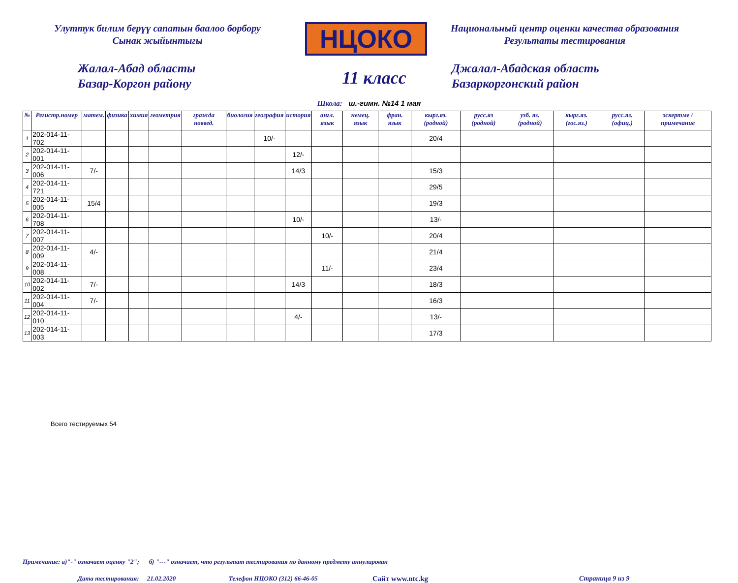Улуттук билим берүү сапатын баалоо борбору
Сынак жыйынтыгы
НЦОКО
Национальный центр оценки качества образования
Результаты тестирования
Жалал-Абад областы
Базар-Коргон району
11 класс
Джалал-Абадская область
Базаркоргонский район
Школа: ш.-гимн. №14 1 мая
| № | Регистр.номер | матем. | физика | химия | геометрия | гражда новвед. | биология | география | история | англ. язык | немец. язык | фран. язык | кырг.яз. (родной) | русс.яз (родной) | узб. яз. (родной) | кырг.яз. (гос.яз.) | русс.яз. (офиц.) | эскертме / примечание |
| --- | --- | --- | --- | --- | --- | --- | --- | --- | --- | --- | --- | --- | --- | --- | --- | --- | --- | --- |
| 1 | 202-014-11-702 | | | | | | | 10/- | | | | | 20/4 | | | | | |
| 2 | 202-014-11-001 | | | | | | | | 12/- | | | | | | | | | |
| 3 | 202-014-11-006 | 7/- | | | | | | | 14/3 | | | | 15/3 | | | | | |
| 4 | 202-014-11-721 | | | | | | | | | | | | 29/5 | | | | | |
| 5 | 202-014-11-005 | 15/4 | | | | | | | | | | | 19/3 | | | | | |
| 6 | 202-014-11-708 | | | | | | | | 10/- | | | | 13/- | | | | | |
| 7 | 202-014-11-007 | | | | | | | | | 10/- | | | 20/4 | | | | | |
| 8 | 202-014-11-009 | 4/- | | | | | | | | | | | 21/4 | | | | | |
| 9 | 202-014-11-008 | | | | | | | | | 11/- | | | 23/4 | | | | | |
| 10 | 202-014-11-002 | 7/- | | | | | | | 14/3 | | | | 18/3 | | | | | |
| 11 | 202-014-11-004 | 7/- | | | | | | | | | | | 16/3 | | | | | |
| 12 | 202-014-11-010 | | | | | | | | 4/- | | | | 13/- | | | | | |
| 13 | 202-014-11-003 | | | | | | | | | | | | 17/3 | | | | | |
Всего тестируемых 54
Примечание: а)"-" означает оценку "2"; б) "---" означает, что результат тестирования по данному предмету аннулирован
Дата тестирования: 21.02.2020 Телефон НЦОКО (312) 66-46-05 Сайт www.ntc.kg Страница 9 из 9